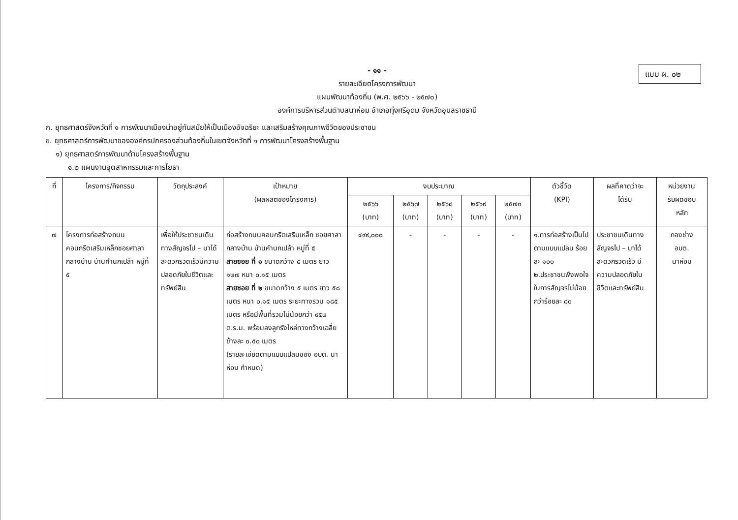แบบ ผ. ๐๒
- ๑๑ -
รายละเอียดโครงการพัฒนา
แผนพัฒนาท้องถิ่น (พ.ศ. ๒๕๖๖ - ๒๕๗๐)
องค์การบริหารส่วนตำบลนาห่อม อำเภอทุ่งศรีอุดม จังหวัดอุบลราชธานี
ก. ยุทธศาสตร์จังหวัดที่ ๑ การพัฒนาเมืองน่าอยู่ทันสมัยให้เป็นเมืองอัจฉริยะ และเสริมสร้างคุณภาพชีวิตของประชาชน
ข. ยุทธศาสตร์การพัฒนาขององค์กรปกครองส่วนท้องถิ่นในเขตจังหวัดที่ ๑ การพัฒนาโครงสร้างพื้นฐาน
๑) ยุทธศาสตร์การพัฒนาด้านโครงสร้างพื้นฐาน
๑.๒ แผนงานอุตสาหกรรมและการโยธา
| ที่ | โครงการ/กิจกรรม | วัตถุประสงค์ | เป้าหมาย (ผลผลิตของโครงการ) | งบประมาณ | | | | | ตัวชี้วัด (KPI) | ผลที่คาดว่าจะ ได้รับ | หน่วยงาน รับผิดชอบ หลัก |
| --- | --- | --- | --- | --- | --- | --- | --- | --- | --- | --- | --- |
| | | | | ๒๕๖๖ (บาท) | ๒๕๖๗ (บาท) | ๒๕๖๘ (บาท) | ๒๕๖๙ (บาท) | ๒๕๗๐ (บาท) | | | |
| ๗ | โครงการก่อสร้างถนนคอนกรีตเสริมเหล็กซอยศาลากลางบ้าน บ้านคำนกเปล้า หมู่ที่ ๕ | เพื่อให้ประชาชนเดินทางสัญจรไป – มาได้สะดวกรวดเร็วมีความปลอดภัยในชีวิตและทรัพย์สิน | ก่อสร้างถนนคอนกรีตเสริมเหล็ก ซอยศาลากลางบ้าน บ้านคำนกเปล้า หมู่ที่ ๕ สายซอย ที่ ๑ ขนาดกว้าง ๕ เมตร ยาว ๑๒๗ หนา ๐.๑๕ เมตร สายซอย ที่ ๒ ขนาดกว้าง ๕ เมตร ยาว ๕๘ เมตร หนา ๐.๑๕ เมตร ระยะทางรวม ๑๘๕ เมตร หรือมีพื้นที่รวมไม่น้อยกว่า ๙๕๒ ต.ร.ม. พร้อมลงลูกรังไหล่ทางกว้างเฉลี่ยข้างละ ๐.๕๐ เมตร (รายละเอียดตามแบบแปลนของ อบต. นาห่อม กำหนด) | ๔๙๙,๐๐๐ | - | - | - | - | ๑.การก่อสร้างเป็นไปตามแบบแปลน ร้อยละ ๑๐๐ ๒.ประชาชนพึงพอใจในการสัญจรไม่น้อยกว่าร้อยละ ๘๐ | ประชาชนเดินทางสัญจรไป – มาได้สะดวกรวดเร็ว มีความปลอดภัยในชีวิตและทรัพย์สิน | กองช่าง อบต. นาห่อม |